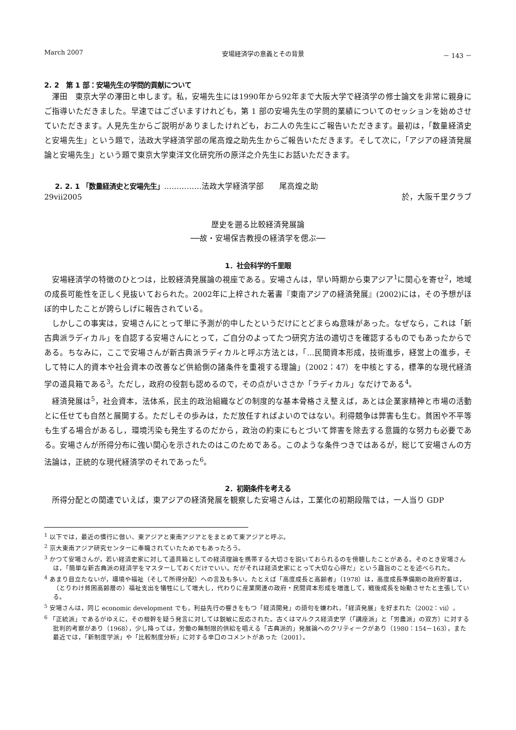March 2007 安場経済学の意義とその背景 － 143 －
2. 2　第 1 部：安場先生の学問的貢献について
澤田　東京大学の澤田と申します。私，安場先生には1990年から92年まで大阪大学で経済学の修士論文を非常に親身にご指導いただきました。早速ではございますけれども，第 1 部の安場先生の学問的業績についてのセッションを始めさせていただきます。人見先生からご説明がありましたけれども，お二人の先生にご報告いただきます。最初は，「数量経済史と安場先生」という題で，法政大学経済学部の尾高煌之助先生からご報告いただきます。そして次に，「アジアの経済発展論と安場先生」という題で東京大学東洋文化研究所の原洋之介先生にお話いただきます。
2. 2. 1 「数量経済史と安場先生」……………法政大学経済学部　　尾高煌之助
29vii2005 於，大阪千里クラブ
歴史を遡る比較経済発展論
──故・安場保吉教授の経済学を偲ぶ──
1．社会科学的千里眼
安場経済学の特徴のひとつは，比較経済発展論の視座である。安場さんは，早い時期から東アジア<sup>1</sup>に関心を寄せ<sup>2</sup>，地域の成長可能性を正しく見抜いておられた。2002年に上梓された著書『東南アジアの経済発展』(2002)には，その予想がほぼ的中したことが誇らしげに報告されている。
しかしこの事実は，安場さんにとって単に予測が的中したというだけにとどまらぬ意味があった。なぜなら，これは「新古典派ラディカル」を自認する安場さんにとって，ご自分のよってたつ研究方法の適切さを確認するものでもあったからである。ちなみに，ここで安場さんが新古典派ラディカルと呼ぶ方法とは，「…民間資本形成，技術進歩，経営上の進歩，そして特に人的資本や社会資本の改善など供給側の諸条件を重視する理論」（2002：47）を中核とする，標準的な現代経済学の道具箱である<sup>3</sup>。ただし，政府の役割も認めるので，その点がいささか「ラディカル」なだけである<sup>4</sup>。
経済発展は<sup>5</sup>，社会資本，法体系，民主的政治組織などの制度的な基本骨格さえ整えば，あとは企業家精神と市場の活動とに任せても自然と展開する。ただしその歩みは，ただ放任すればよいのではない。利得競争は弊害も生む。貧困や不平等も生ずる場合があるし，環境汚染も発生するのだから，政治の約束にもとづいて弊害を除去する意識的な努力も必要である。安場さんが所得分布に強い関心を示されたのはこのためである。このような条件つきではあるが，総じて安場さんの方法論は，正統的な現代経済学のそれであった<sup>6</sup>。
2．初期条件を考える
所得分配との関連でいえば，東アジアの経済発展を観察した安場さんは，工業化の初期段階では，一人当り GDP
<sup>1</sup> 以下では，最近の慣行に倣い、東アジアと東南アジアとをまとめて東アジアと呼ぶ。
<sup>2</sup> 京大東南アジア研究センターに奉職されていたためでもあったろう。
<sup>3</sup> かつて安場さんが，若い経済史家に対して道具箱としての経済理論を携帯する大切さを説いておられるのを傍聴したことがある。そのとき安場さんは，「簡単な新古典派の経済学をマスターしておくだけでいい。だがそれは経済史家にとって大切な心得だ」という趣旨のことを述べられた。
<sup>4</sup> あまり目立たないが，環境や福祉（そして所得分配）への言及も多い。たとえば「高度成長と高齢者」（1978）は，高度成長準備期の政府貯蓄は，（とりわけ貧困高齢層の）福祉支出を犠牲にして増大し，代わりに産業関連の政府・民間資本形成を増進して，戦後成長を始動させたと主張している。
<sup>5</sup> 安場さんは，同じ economic development でも，利益先行の響きをもつ「経済開発」の語句を嫌われ，「経済発展」を好まれた（2002：vii）。
<sup>6</sup> 「正統派」であるがゆえに，その根幹を疑う発言に対しては鋭敏に反応された。古くはマルクス経済史学（「講座派」と「労農派」の双方）に対する批判的考察があり（1968），少し降っては，労働の無制限的供給を唱える「古典派的」発展論へのクリティークがあり（1980：154－163），また最近では，「新制度学派」や「比較制度分析」に対する辛口のコメントがあった（2001）。